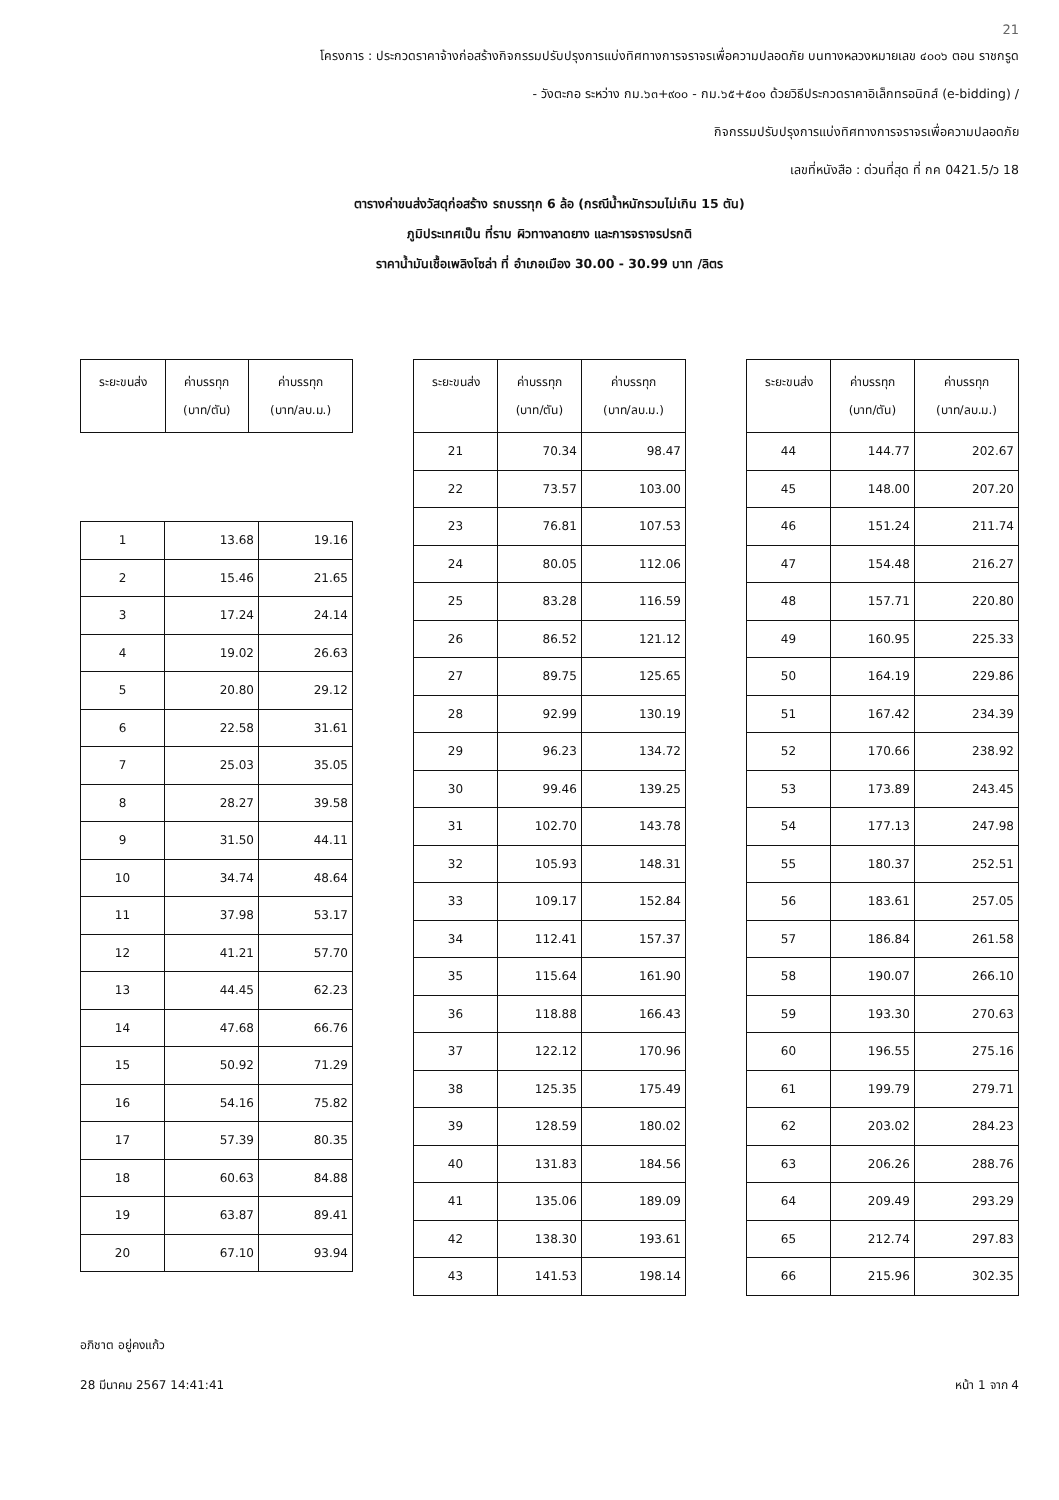21
โครงการ : ประกวดราคาจ้างก่อสร้างกิจกรรมปรับปรุงการแบ่งทิศทางการจราจรเพื่อความปลอดภัย บนทางหลวงหมายเลข ๔๐๐๖ ตอน ราชกรูด
- วังตะกอ ระหว่าง กม.๖๓+๙๐๐ - กม.๖๕+๕๐๑ ด้วยวิธีประกวดราคาอิเล็กทรอนิกส์ (e-bidding) /
กิจกรรมปรับปรุงการแบ่งทิศทางการจราจรเพื่อความปลอดภัย
เลขที่หนังสือ : ด่วนที่สุด ที่ กค 0421.5/ว 18
ตารางค่าขนส่งวัสดุก่อสร้าง รถบรรทุก 6 ล้อ (กรณีน้ำหนักรวมไม่เกิน 15 ตัน)
ภูมิประเทศเป็น ที่ราบ ผิวทางลาดยาง และการจราจรปรกติ
ราคาน้ำมันเชื้อเพลิงโซล่า ที่ อำเภอเมือง 30.00 - 30.99 บาท /ลิตร
| ระยะขนส่ง | ค่าบรรทุก (บาท/ตัน) | ค่าบรรทุก (บาท/ลบ.ม.) |
| --- | --- | --- |
| 1 | 13.68 | 19.16 |
| 2 | 15.46 | 21.65 |
| 3 | 17.24 | 24.14 |
| 4 | 19.02 | 26.63 |
| 5 | 20.80 | 29.12 |
| 6 | 22.58 | 31.61 |
| 7 | 25.03 | 35.05 |
| 8 | 28.27 | 39.58 |
| 9 | 31.50 | 44.11 |
| 10 | 34.74 | 48.64 |
| 11 | 37.98 | 53.17 |
| 12 | 41.21 | 57.70 |
| 13 | 44.45 | 62.23 |
| 14 | 47.68 | 66.76 |
| 15 | 50.92 | 71.29 |
| 16 | 54.16 | 75.82 |
| 17 | 57.39 | 80.35 |
| 18 | 60.63 | 84.88 |
| 19 | 63.87 | 89.41 |
| 20 | 67.10 | 93.94 |
| ระยะขนส่ง | ค่าบรรทุก (บาท/ตัน) | ค่าบรรทุก (บาท/ลบ.ม.) |
| --- | --- | --- |
| 21 | 70.34 | 98.47 |
| 22 | 73.57 | 103.00 |
| 23 | 76.81 | 107.53 |
| 24 | 80.05 | 112.06 |
| 25 | 83.28 | 116.59 |
| 26 | 86.52 | 121.12 |
| 27 | 89.75 | 125.65 |
| 28 | 92.99 | 130.19 |
| 29 | 96.23 | 134.72 |
| 30 | 99.46 | 139.25 |
| 31 | 102.70 | 143.78 |
| 32 | 105.93 | 148.31 |
| 33 | 109.17 | 152.84 |
| 34 | 112.41 | 157.37 |
| 35 | 115.64 | 161.90 |
| 36 | 118.88 | 166.43 |
| 37 | 122.12 | 170.96 |
| 38 | 125.35 | 175.49 |
| 39 | 128.59 | 180.02 |
| 40 | 131.83 | 184.56 |
| 41 | 135.06 | 189.09 |
| 42 | 138.30 | 193.61 |
| 43 | 141.53 | 198.14 |
| ระยะขนส่ง | ค่าบรรทุก (บาท/ตัน) | ค่าบรรทุก (บาท/ลบ.ม.) |
| --- | --- | --- |
| 44 | 144.77 | 202.67 |
| 45 | 148.00 | 207.20 |
| 46 | 151.24 | 211.74 |
| 47 | 154.48 | 216.27 |
| 48 | 157.71 | 220.80 |
| 49 | 160.95 | 225.33 |
| 50 | 164.19 | 229.86 |
| 51 | 167.42 | 234.39 |
| 52 | 170.66 | 238.92 |
| 53 | 173.89 | 243.45 |
| 54 | 177.13 | 247.98 |
| 55 | 180.37 | 252.51 |
| 56 | 183.61 | 257.05 |
| 57 | 186.84 | 261.58 |
| 58 | 190.07 | 266.10 |
| 59 | 193.30 | 270.63 |
| 60 | 196.55 | 275.16 |
| 61 | 199.79 | 279.71 |
| 62 | 203.02 | 284.23 |
| 63 | 206.26 | 288.76 |
| 64 | 209.49 | 293.29 |
| 65 | 212.74 | 297.83 |
| 66 | 215.96 | 302.35 |
อภิชาต อยู่คงแก้ว
28 มีนาคม 2567 14:41:41 หน้า 1 จาก 4